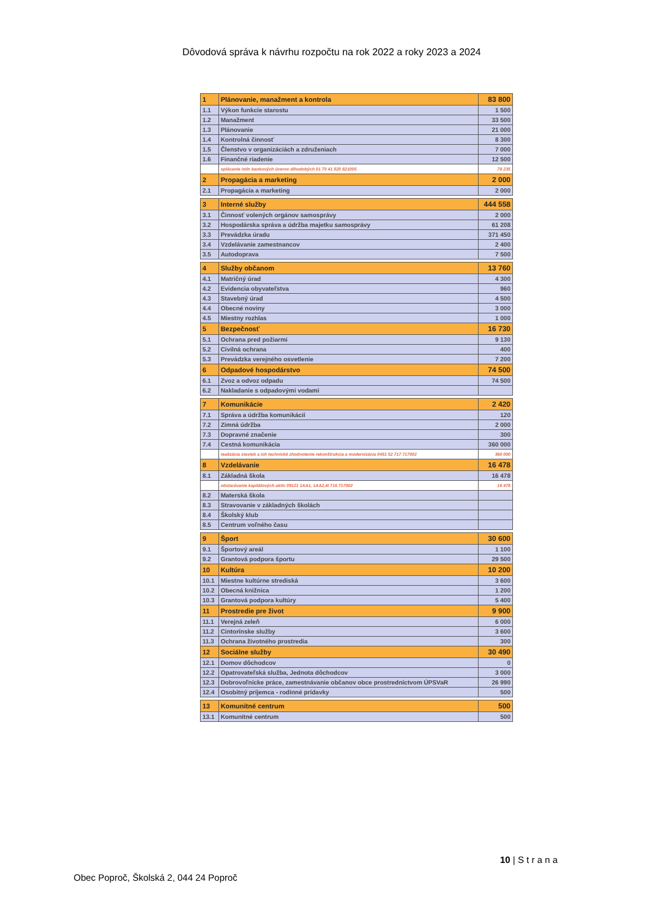Dôvodová správa k návrhu rozpočtu na rok 2022 a roky 2023 a 2024
| 1 | Plánovanie, manažment a kontrola | 83 800 |
| 1.1 | Výkon funkcie starostu | 1 500 |
| 1.2 | Manažment | 33 500 |
| 1.3 | Plánovanie | 21 000 |
| 1.4 | Kontrolná činnosť | 8 300 |
| 1.5 | Členstvo v organizáciách a združeniach | 7 000 |
| 1.6 | Finančné riadenie | 12 500 |
| | splácanie istín bankových úverov dlhodobých 01 70 41 820 821005 | 78 235 |
| 2 | Propagácia a marketing | 2 000 |
| 2.1 | Propagácia a marketing | 2 000 |
| 3 | Interné služby | 444 558 |
| 3.1 | Činnosť volených orgánov samosprávy | 2 000 |
| 3.2 | Hospodárska správa a údržba majetku samosprávy | 61 208 |
| 3.3 | Prevádzka úradu | 371 450 |
| 3.4 | Vzdelávanie zamestnancov | 2 400 |
| 3.5 | Autodoprava | 7 500 |
| 4 | Služby občanom | 13 760 |
| 4.1 | Matričný úrad | 4 300 |
| 4.2 | Evidencia obyvateľstva | 960 |
| 4.3 | Stavebný úrad | 4 500 |
| 4.4 | Obecné noviny | 3 000 |
| 4.5 | Miestny rozhlas | 1 000 |
| 5 | Bezpečnosť | 16 730 |
| 5.1 | Ochrana pred požiarmi | 9 130 |
| 5.2 | Civilná ochrana | 400 |
| 5.3 | Prevádzka verejného osvetlenie | 7 200 |
| 6 | Odpadové hospodárstvo | 74 500 |
| 6.1 | Zvoz a odvoz odpadu | 74 500 |
| 6.2 | Nakladanie s odpadovými vodami | |
| 7 | Komunikácie | 2 420 |
| 7.1 | Správa a údržba komunikácií | 120 |
| 7.2 | Zimná údržba | 2 000 |
| 7.3 | Dopravné značenie | 300 |
| 7.4 | Cestná komunikácia | 360 000 |
| | realizácia stavieb a ich technické zhodnotenie rekonštrukcia a modernizácia 0451 52 717 717002 | 360 000 |
| 8 | Vzdelávanie | 16 478 |
| 8.1 | Základná škola | 16 478 |
| | obstarávanie kapitálových aktív 09121 1AA1, 1AA2,4I 716 717002 | 16 478 |
| 8.2 | Materská škola | |
| 8.3 | Stravovanie v základných školách | |
| 8.4 | Školský klub | |
| 8.5 | Centrum voľného času | |
| 9 | Šport | 30 600 |
| 9.1 | Športový areál | 1 100 |
| 9.2 | Grantová podpora športu | 29 500 |
| 10 | Kultúra | 10 200 |
| 10.1 | Miestne kultúrne strediská | 3 600 |
| 10.2 | Obecná knižnica | 1 200 |
| 10.3 | Grantová podpora kultúry | 5 400 |
| 11 | Prostredie pre život | 9 900 |
| 11.1 | Verejná zeleň | 6 000 |
| 11.2 | Cintorínske služby | 3 600 |
| 11.3 | Ochrana životného prostredia | 300 |
| 12 | Sociálne služby | 30 490 |
| 12.1 | Domov dôchodcov | 0 |
| 12.2 | Opatrovateľská služba, Jednota dôchodcov | 3 000 |
| 12.3 | Dobrovoľnícke práce, zamestnávanie občanov obce prostredníctvom ÚPSVaR | 26 990 |
| 12.4 | Osobitný príjemca - rodinné prídavky | 500 |
| 13 | Komunitné centrum | 500 |
| 13.1 | Komunitné centrum | 500 |
10 | S t r a n a
Obec Poproč, Školská 2, 044 24 Poproč